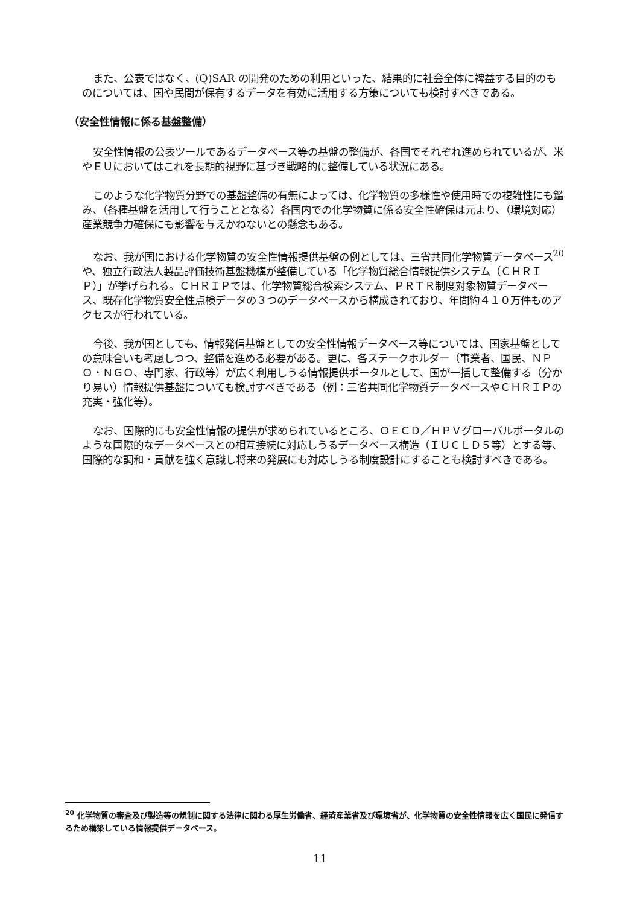また、公表ではなく、(Q)SAR の開発のための利用といった、結果的に社会全体に裨益する目的のものについては、国や民間が保有するデータを有効に活用する方策についても検討すべきである。
（安全性情報に係る基盤整備）
安全性情報の公表ツールであるデータベース等の基盤の整備が、各国でそれぞれ進められているが、米やＥＵにおいてはこれを長期的視野に基づき戦略的に整備している状況にある。
このような化学物質分野での基盤整備の有無によっては、化学物質の多様性や使用時での複雑性にも鑑み、（各種基盤を活用して行うこととなる）各国内での化学物質に係る安全性確保は元より、（環境対応）産業競争力確保にも影響を与えかねないとの懸念もある。
なお、我が国における化学物質の安全性情報提供基盤の例としては、三省共同化学物質データベース<sup>20</sup>や、独立行政法人製品評価技術基盤機構が整備している「化学物質総合情報提供システム（ＣＨＲＩＰ）」が挙げられる。ＣＨＲＩＰでは、化学物質総合検索システム、ＰＲＴＲ制度対象物質データベース、既存化学物質安全性点検データの３つのデータベースから構成されており、年間約４１０万件ものアクセスが行われている。
今後、我が国としても、情報発信基盤としての安全性情報データベース等については、国家基盤としての意味合いも考慮しつつ、整備を進める必要がある。更に、各ステークホルダー（事業者、国民、ＮＰＯ・ＮＧＯ、専門家、行政等）が広く利用しうる情報提供ポータルとして、国が一括して整備する（分かり易い）情報提供基盤についても検討すべきである（例：三省共同化学物質データベースやＣＨＲＩＰの充実・強化等）。
なお、国際的にも安全性情報の提供が求められているところ、ＯＥＣＤ／ＨＰＶグローバルポータルのような国際的なデータベースとの相互接続に対応しうるデータベース構造（ＩＵＣＬＤ５等）とする等、国際的な調和・貢献を強く意識し将来の発展にも対応しうる制度設計にすることも検討すべきである。
<sup>20</sup> 化学物質の審査及び製造等の規制に関する法律に関わる厚生労働省、経済産業省及び環境省が、化学物質の安全性情報を広く国民に発信するため構築している情報提供データベース。
11